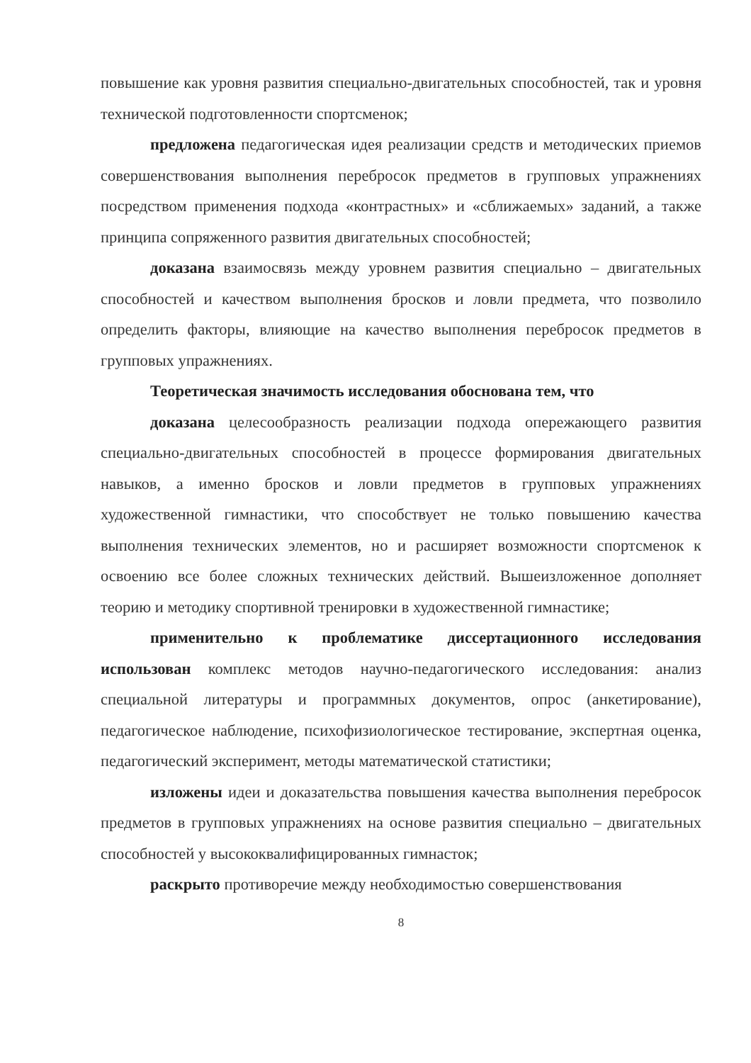повышение как уровня развития специально-двигательных способностей, так и уровня технической подготовленности спортсменок;
предложена педагогическая идея реализации средств и методических приемов совершенствования выполнения перебросок предметов в групповых упражнениях посредством применения подхода «контрастных» и «сближаемых» заданий, а также принципа сопряженного развития двигательных способностей;
доказана взаимосвязь между уровнем развития специально – двигательных способностей и качеством выполнения бросков и ловли предмета, что позволило определить факторы, влияющие на качество выполнения перебросок предметов в групповых упражнениях.
Теоретическая значимость исследования обоснована тем, что
доказана целесообразность реализации подхода опережающего развития специально-двигательных способностей в процессе формирования двигательных навыков, а именно бросков и ловли предметов в групповых упражнениях художественной гимнастики, что способствует не только повышению качества выполнения технических элементов, но и расширяет возможности спортсменок к освоению все более сложных технических действий. Вышеизложенное дополняет теорию и методику спортивной тренировки в художественной гимнастике;
применительно к проблематике диссертационного исследования использован комплекс методов научно-педагогического исследования: анализ специальной литературы и программных документов, опрос (анкетирование), педагогическое наблюдение, психофизиологическое тестирование, экспертная оценка, педагогический эксперимент, методы математической статистики;
изложены идеи и доказательства повышения качества выполнения перебросок предметов в групповых упражнениях на основе развития специально – двигательных способностей у высококвалифицированных гимнасток;
раскрыто противоречие между необходимостью совершенствования
8